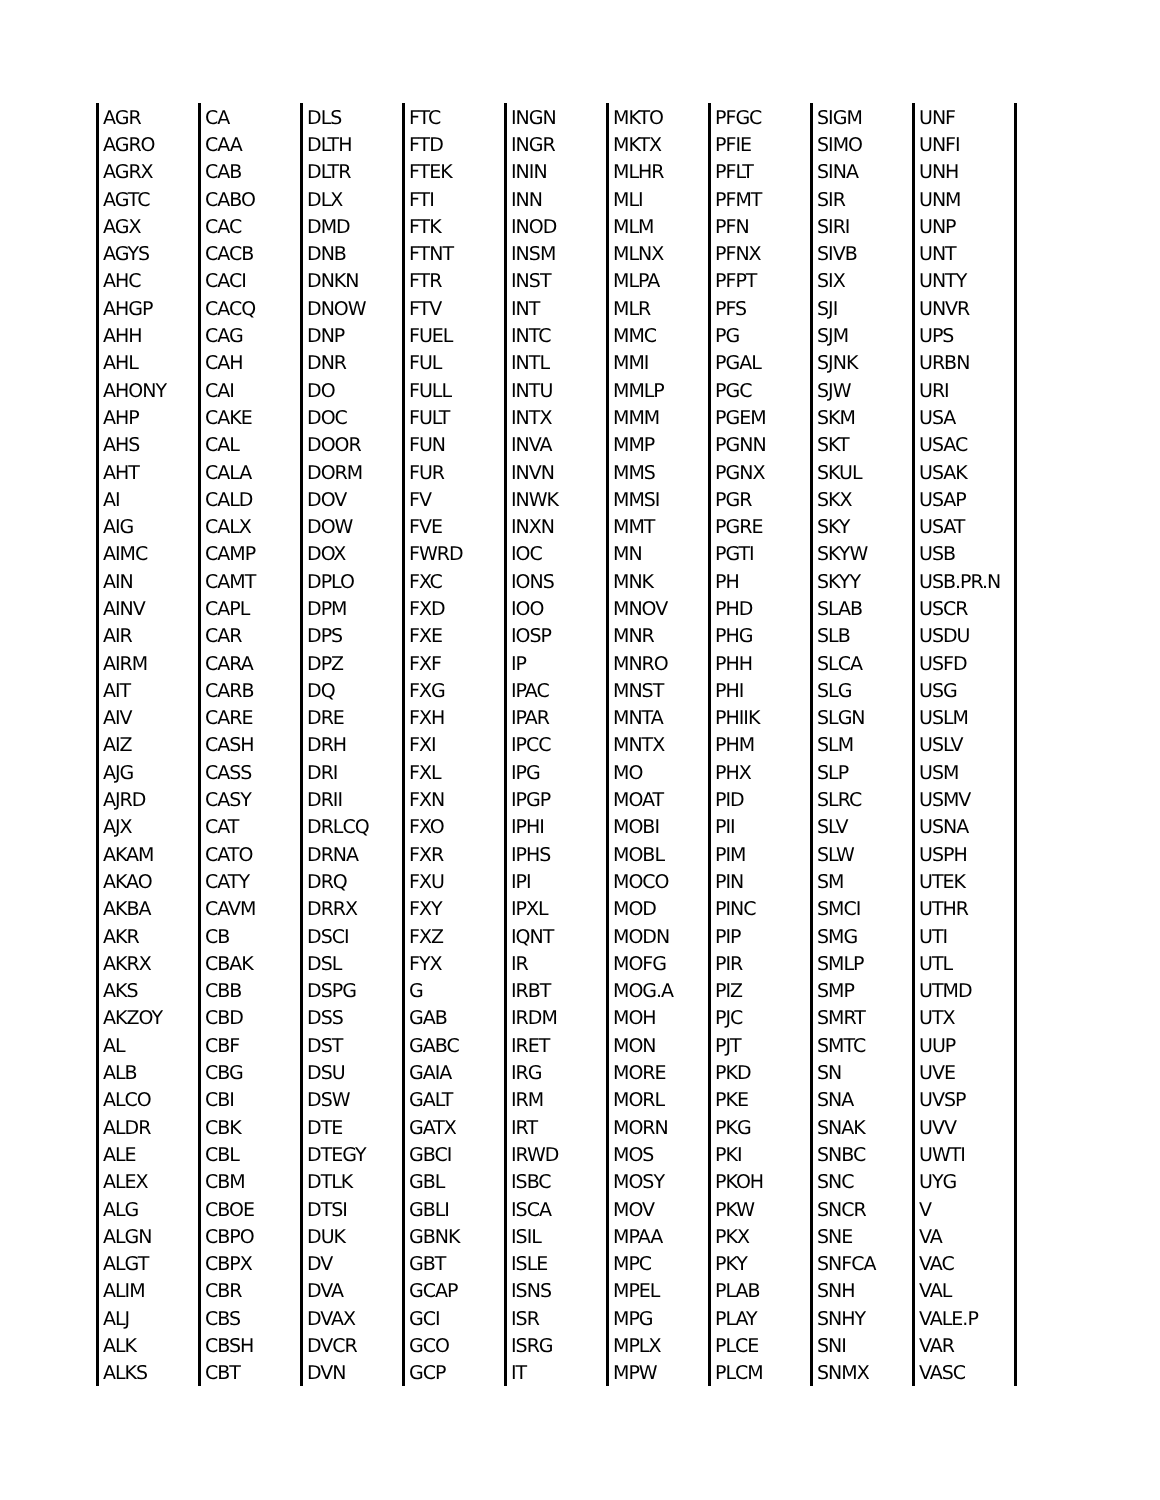| AGR | CA | DLS | FTC | INGN | MKTO | PFGC | SIGM | UNF |
| AGRO | CAA | DLTH | FTD | INGR | MKTX | PFIE | SIMO | UNFI |
| AGRX | CAB | DLTR | FTEK | ININ | MLHR | PFLT | SINA | UNH |
| AGTC | CABO | DLX | FTI | INN | MLI | PFMT | SIR | UNM |
| AGX | CAC | DMD | FTK | INOD | MLM | PFN | SIRI | UNP |
| AGYS | CACB | DNB | FTNT | INSM | MLNX | PFNX | SIVB | UNT |
| AHC | CACI | DNKN | FTR | INST | MLPA | PFPT | SIX | UNTY |
| AHGP | CACQ | DNOW | FTV | INT | MLR | PFS | SJI | UNVR |
| AHH | CAG | DNP | FUEL | INTC | MMC | PG | SJM | UPS |
| AHL | CAH | DNR | FUL | INTL | MMI | PGAL | SJNK | URBN |
| AHONY | CAI | DO | FULL | INTU | MMLP | PGC | SJW | URI |
| AHP | CAKE | DOC | FULT | INTX | MMM | PGEM | SKM | USA |
| AHS | CAL | DOOR | FUN | INVA | MMP | PGNN | SKT | USAC |
| AHT | CALA | DORM | FUR | INVN | MMS | PGNX | SKUL | USAK |
| AI | CALD | DOV | FV | INWK | MMSI | PGR | SKX | USAP |
| AIG | CALX | DOW | FVE | INXN | MMT | PGRE | SKY | USAT |
| AIMC | CAMP | DOX | FWRD | IOC | MN | PGTI | SKYW | USB |
| AIN | CAMT | DPLO | FXC | IONS | MNK | PH | SKYY | USB.PR.N |
| AINV | CAPL | DPM | FXD | IOO | MNOV | PHD | SLAB | USCR |
| AIR | CAR | DPS | FXE | IOSP | MNR | PHG | SLB | USDU |
| AIRM | CARA | DPZ | FXF | IP | MNRO | PHH | SLCA | USFD |
| AIT | CARB | DQ | FXG | IPAC | MNST | PHI | SLG | USG |
| AIV | CARE | DRE | FXH | IPAR | MNTA | PHIIK | SLGN | USLM |
| AIZ | CASH | DRH | FXI | IPCC | MNTX | PHM | SLM | USLV |
| AJG | CASS | DRI | FXL | IPG | MO | PHX | SLP | USM |
| AJRD | CASY | DRII | FXN | IPGP | MOAT | PID | SLRC | USMV |
| AJX | CAT | DRLCQ | FXO | IPHI | MOBI | PII | SLV | USNA |
| AKAM | CATO | DRNA | FXR | IPHS | MOBL | PIM | SLW | USPH |
| AKAO | CATY | DRQ | FXU | IPI | MOCO | PIN | SM | UTEK |
| AKBA | CAVM | DRRX | FXY | IPXL | MOD | PINC | SMCI | UTHR |
| AKR | CB | DSCI | FXZ | IQNT | MODN | PIP | SMG | UTI |
| AKRX | CBAK | DSL | FYX | IR | MOFG | PIR | SMLP | UTL |
| AKS | CBB | DSPG | G | IRBT | MOG.A | PIZ | SMP | UTMD |
| AKZOY | CBD | DSS | GAB | IRDM | MOH | PJC | SMRT | UTX |
| AL | CBF | DST | GABC | IRET | MON | PJT | SMTC | UUP |
| ALB | CBG | DSU | GAIA | IRG | MORE | PKD | SN | UVE |
| ALCO | CBI | DSW | GALT | IRM | MORL | PKE | SNA | UVSP |
| ALDR | CBK | DTE | GATX | IRT | MORN | PKG | SNAK | UVV |
| ALE | CBL | DTEGY | GBCI | IRWD | MOS | PKI | SNBC | UWTI |
| ALEX | CBM | DTLK | GBL | ISBC | MOSY | PKOH | SNC | UYG |
| ALG | CBOE | DTSI | GBLI | ISCA | MOV | PKW | SNCR | V |
| ALGN | CBPO | DUK | GBNK | ISIL | MPAA | PKX | SNE | VA |
| ALGT | CBPX | DV | GBT | ISLE | MPC | PKY | SNFCA | VAC |
| ALIM | CBR | DVA | GCAP | ISNS | MPEL | PLAB | SNH | VAL |
| ALJ | CBS | DVAX | GCI | ISR | MPG | PLAY | SNHY | VALE.P |
| ALK | CBSH | DVCR | GCO | ISRG | MPLX | PLCE | SNI | VAR |
| ALKS | CBT | DVN | GCP | IT | MPW | PLCM | SNMX | VASC |